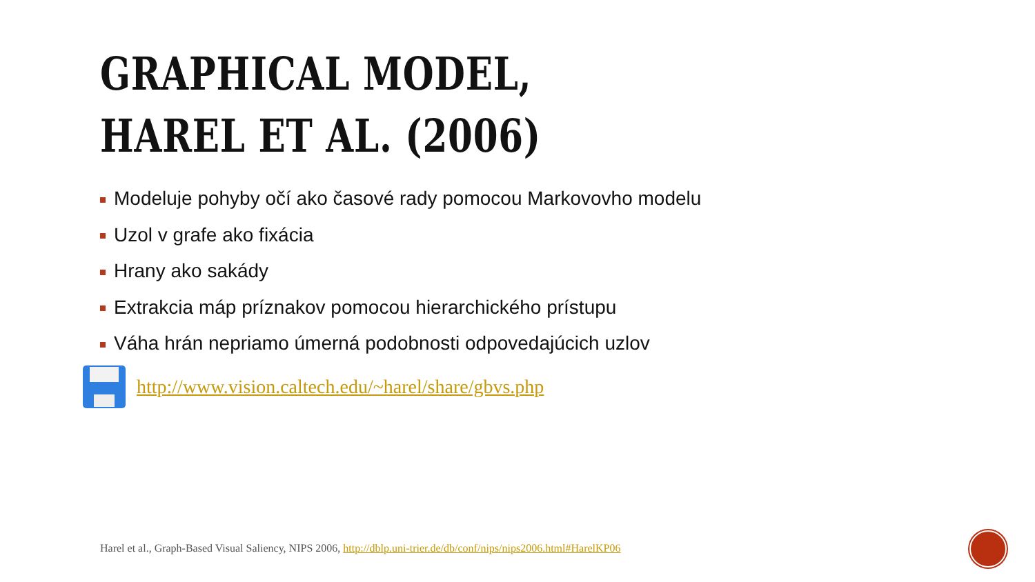GRAPHICAL MODEL,
HAREL ET AL. (2006)
Modeluje pohyby očí ako časové rady pomocou Markovovho modelu
Uzol v grafe ako fixácia
Hrany ako sakády
Extrakcia máp príznakov pomocou hierarchického prístupu
Váha hrán nepriamo úmerná podobnosti odpovedajúcich uzlov
http://www.vision.caltech.edu/~harel/share/gbvs.php
Harel et al., Graph-Based Visual Saliency, NIPS 2006, http://dblp.uni-trier.de/db/conf/nips/nips2006.html#HarelKP06